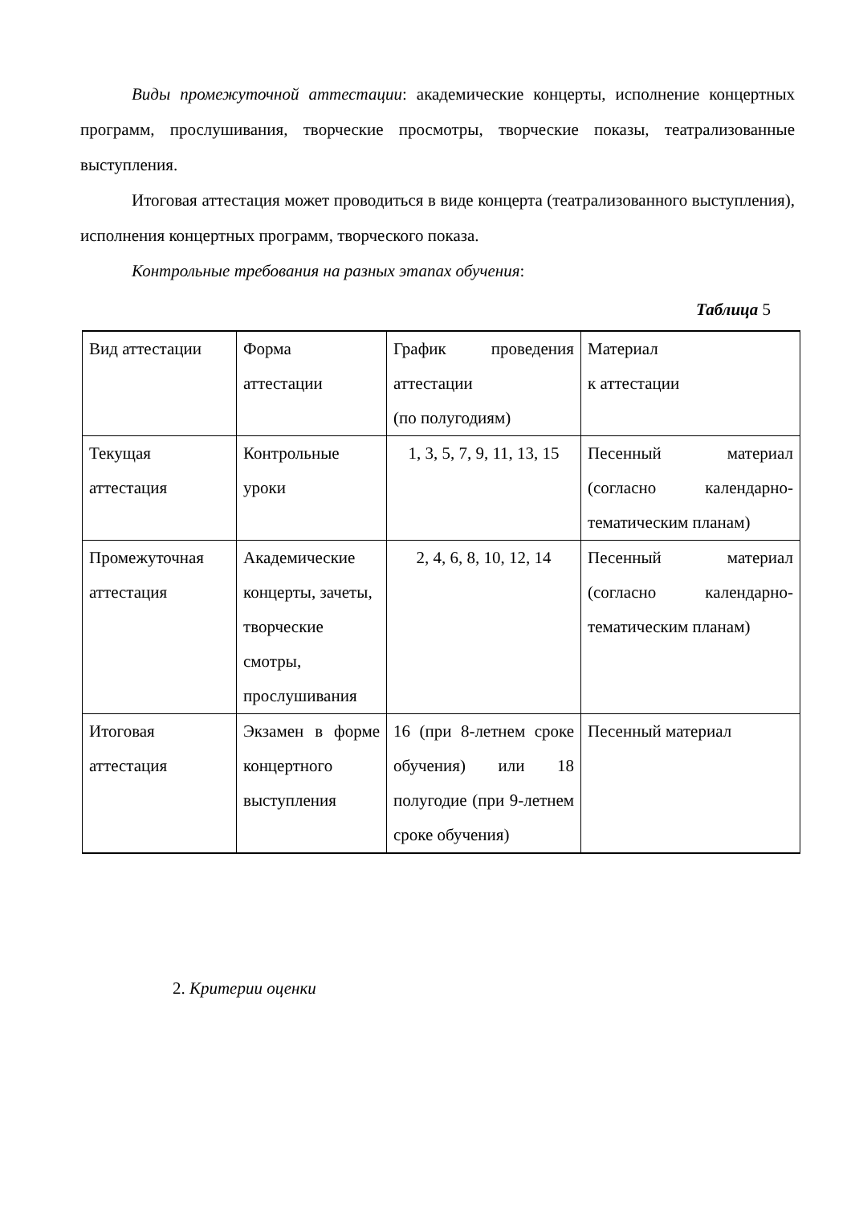Виды промежуточной аттестации: академические концерты, исполнение концертных программ, прослушивания, творческие просмотры, творческие показы, театрализованные выступления.
Итоговая аттестация может проводиться в виде концерта (театрализованного выступления), исполнения концертных программ, творческого показа.
Контрольные требования на разных этапах обучения:
Таблица 5
| Вид аттестации | Форма аттестации | График проведения аттестации (по полугодиям) | Материал к аттестации |
| Текущая аттестация | Контрольные уроки | 1, 3, 5, 7, 9, 11, 13, 15 | Песенный материал (согласно календарно-тематическим планам) |
| Промежуточная аттестация | Академические концерты, зачеты, творческие смотры, прослушивания | 2, 4, 6, 8, 10, 12, 14 | Песенный материал (согласно календарно-тематическим планам) |
| Итоговая аттестация | Экзамен в форме концертного выступления | 16 (при 8-летнем сроке обучения) или 18 полугодие (при 9-летнем сроке обучения) | Песенный материал |
2. Критерии оценки